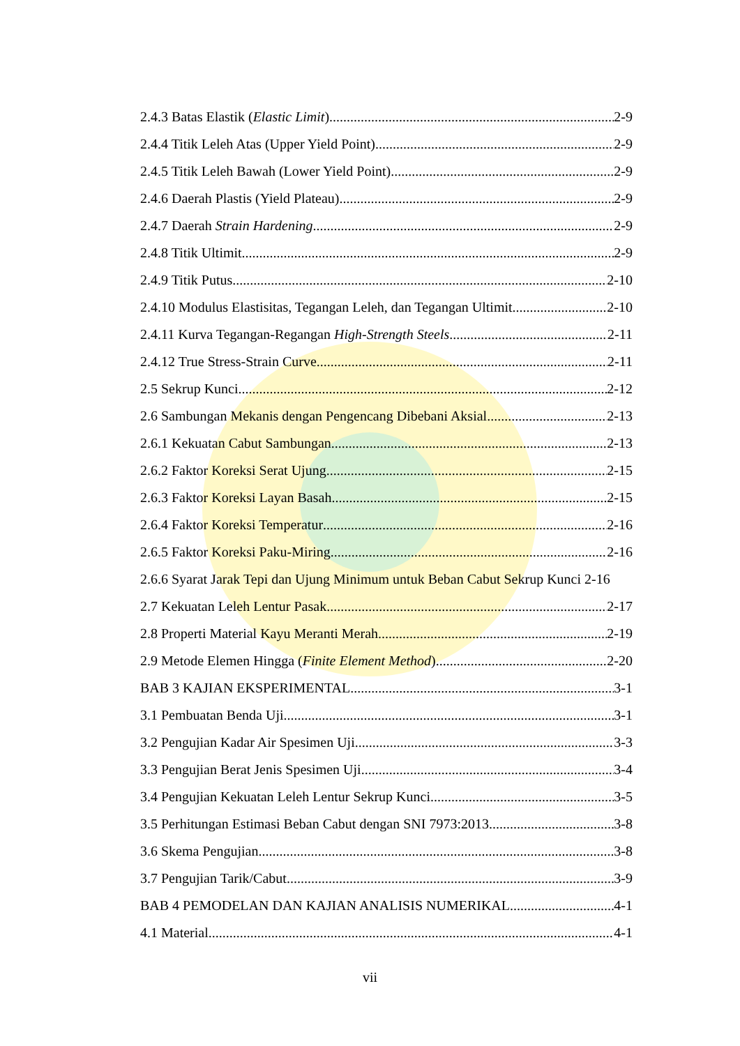2.4.3 Batas Elastik (Elastic Limit) 2-9
2.4.4 Titik Leleh Atas (Upper Yield Point) 2-9
2.4.5 Titik Leleh Bawah (Lower Yield Point) 2-9
2.4.6 Daerah Plastis (Yield Plateau) 2-9
2.4.7 Daerah Strain Hardening 2-9
2.4.8 Titik Ultimit 2-9
2.4.9 Titik Putus 2-10
2.4.10 Modulus Elastisitas, Tegangan Leleh, dan Tegangan Ultimit 2-10
2.4.11 Kurva Tegangan-Regangan High-Strength Steels 2-11
2.4.12 True Stress-Strain Curve 2-11
2.5 Sekrup Kunci 2-12
2.6 Sambungan Mekanis dengan Pengencang Dibebani Aksial 2-13
2.6.1 Kekuatan Cabut Sambungan 2-13
2.6.2 Faktor Koreksi Serat Ujung 2-15
2.6.3 Faktor Koreksi Layan Basah 2-15
2.6.4 Faktor Koreksi Temperatur 2-16
2.6.5 Faktor Koreksi Paku-Miring 2-16
2.6.6 Syarat Jarak Tepi dan Ujung Minimum untuk Beban Cabut Sekrup Kunci 2-16
2.7 Kekuatan Leleh Lentur Pasak 2-17
2.8 Properti Material Kayu Meranti Merah 2-19
2.9 Metode Elemen Hingga (Finite Element Method) 2-20
BAB 3 KAJIAN EKSPERIMENTAL 3-1
3.1 Pembuatan Benda Uji 3-1
3.2 Pengujian Kadar Air Spesimen Uji 3-3
3.3 Pengujian Berat Jenis Spesimen Uji 3-4
3.4 Pengujian Kekuatan Leleh Lentur Sekrup Kunci 3-5
3.5 Perhitungan Estimasi Beban Cabut dengan SNI 7973:2013 3-8
3.6 Skema Pengujian 3-8
3.7 Pengujian Tarik/Cabut 3-9
BAB 4 PEMODELAN DAN KAJIAN ANALISIS NUMERIKAL 4-1
4.1 Material 4-1
vii